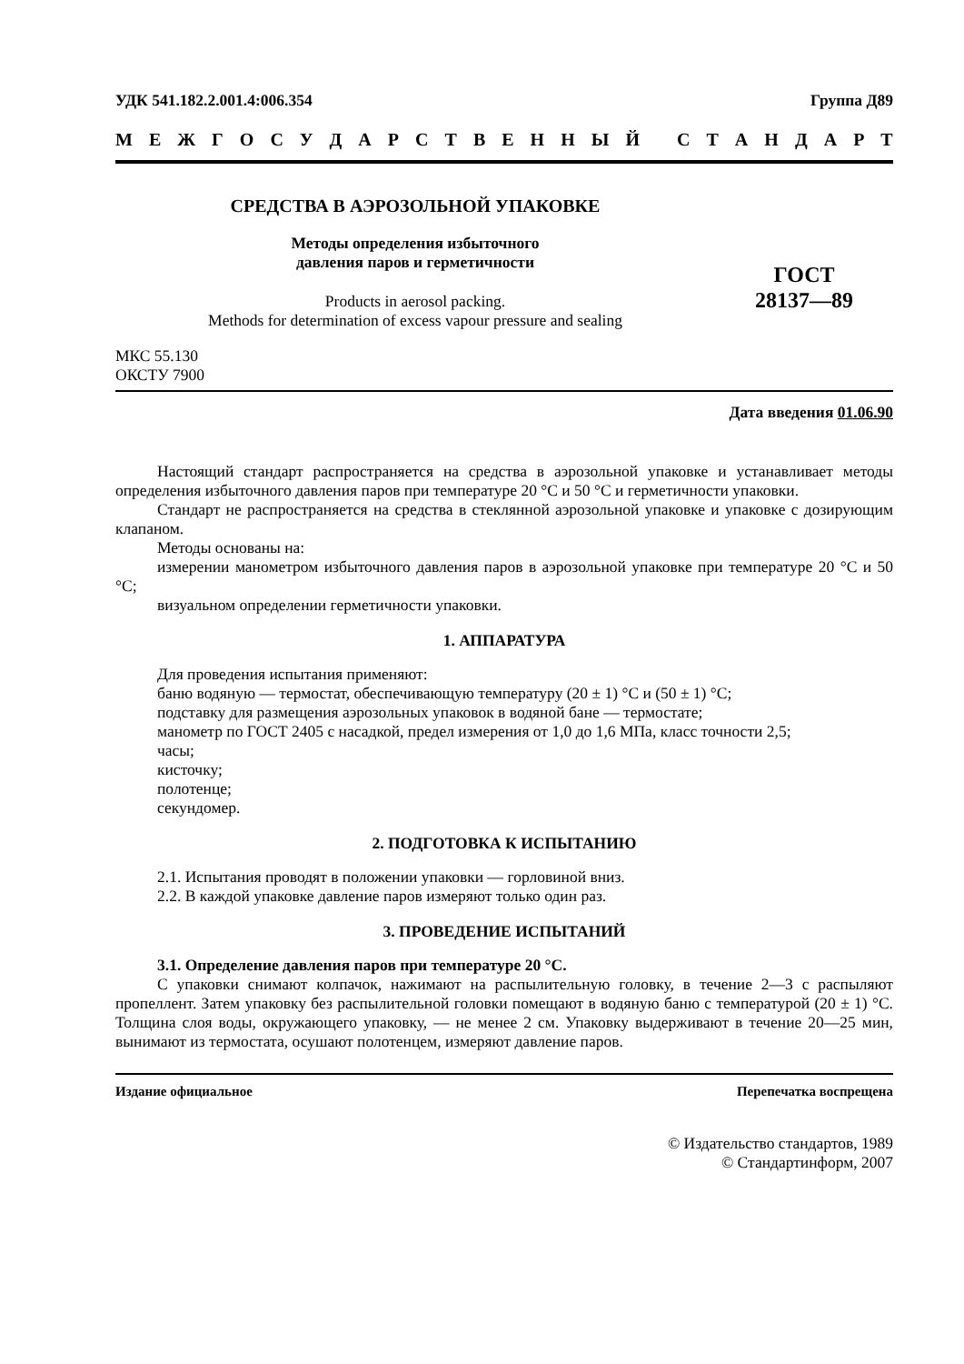УДК 541.182.2.001.4:006.354 Группа Д89
МЕЖГОСУДАРСТВЕННЫЙ СТАНДАРТ
СРЕДСТВА В АЭРОЗОЛЬНОЙ УПАКОВКЕ
Методы определения избыточного
давления паров и герметичности
Products in aerosol packing.
Methods for determination of excess vapour pressure and sealing
ГОСТ
28137—89
МКС 55.130
ОКСТУ 7900
Дата введения 01.06.90
Настоящий стандарт распространяется на средства в аэрозольной упаковке и устанавливает методы определения избыточного давления паров при температуре 20 °С и 50 °С и герметичности упаковки.
Стандарт не распространяется на средства в стеклянной аэрозольной упаковке и упаковке с дозирующим клапаном.
Методы основаны на:
измерении манометром избыточного давления паров в аэрозольной упаковке при температуре 20 °С и 50 °С;
визуальном определении герметичности упаковки.
1. АППАРАТУРА
Для проведения испытания применяют:
баню водяную — термостат, обеспечивающую температуру (20 ± 1) °С и (50 ± 1) °С;
подставку для размещения аэрозольных упаковок в водяной бане — термостате;
манометр по ГОСТ 2405 с насадкой, предел измерения от 1,0 до 1,6 МПа, класс точности 2,5;
часы;
кисточку;
полотенце;
секундомер.
2. ПОДГОТОВКА К ИСПЫТАНИЮ
2.1. Испытания проводят в положении упаковки — горловиной вниз.
2.2. В каждой упаковке давление паров измеряют только один раз.
3. ПРОВЕДЕНИЕ ИСПЫТАНИЙ
3.1. Определение давления паров при температуре 20 °С.
С упаковки снимают колпачок, нажимают на распылительную головку, в течение 2—3 с распыляют пропеллент. Затем упаковку без распылительной головки помещают в водяную баню с температурой (20 ± 1) °С. Толщина слоя воды, окружающего упаковку, — не менее 2 см. Упаковку выдерживают в течение 20—25 мин, вынимают из термостата, осушают полотенцем, измеряют давление паров.
Издание официальное Перепечатка воспрещена
© Издательство стандартов, 1989
© Стандартинформ, 2007